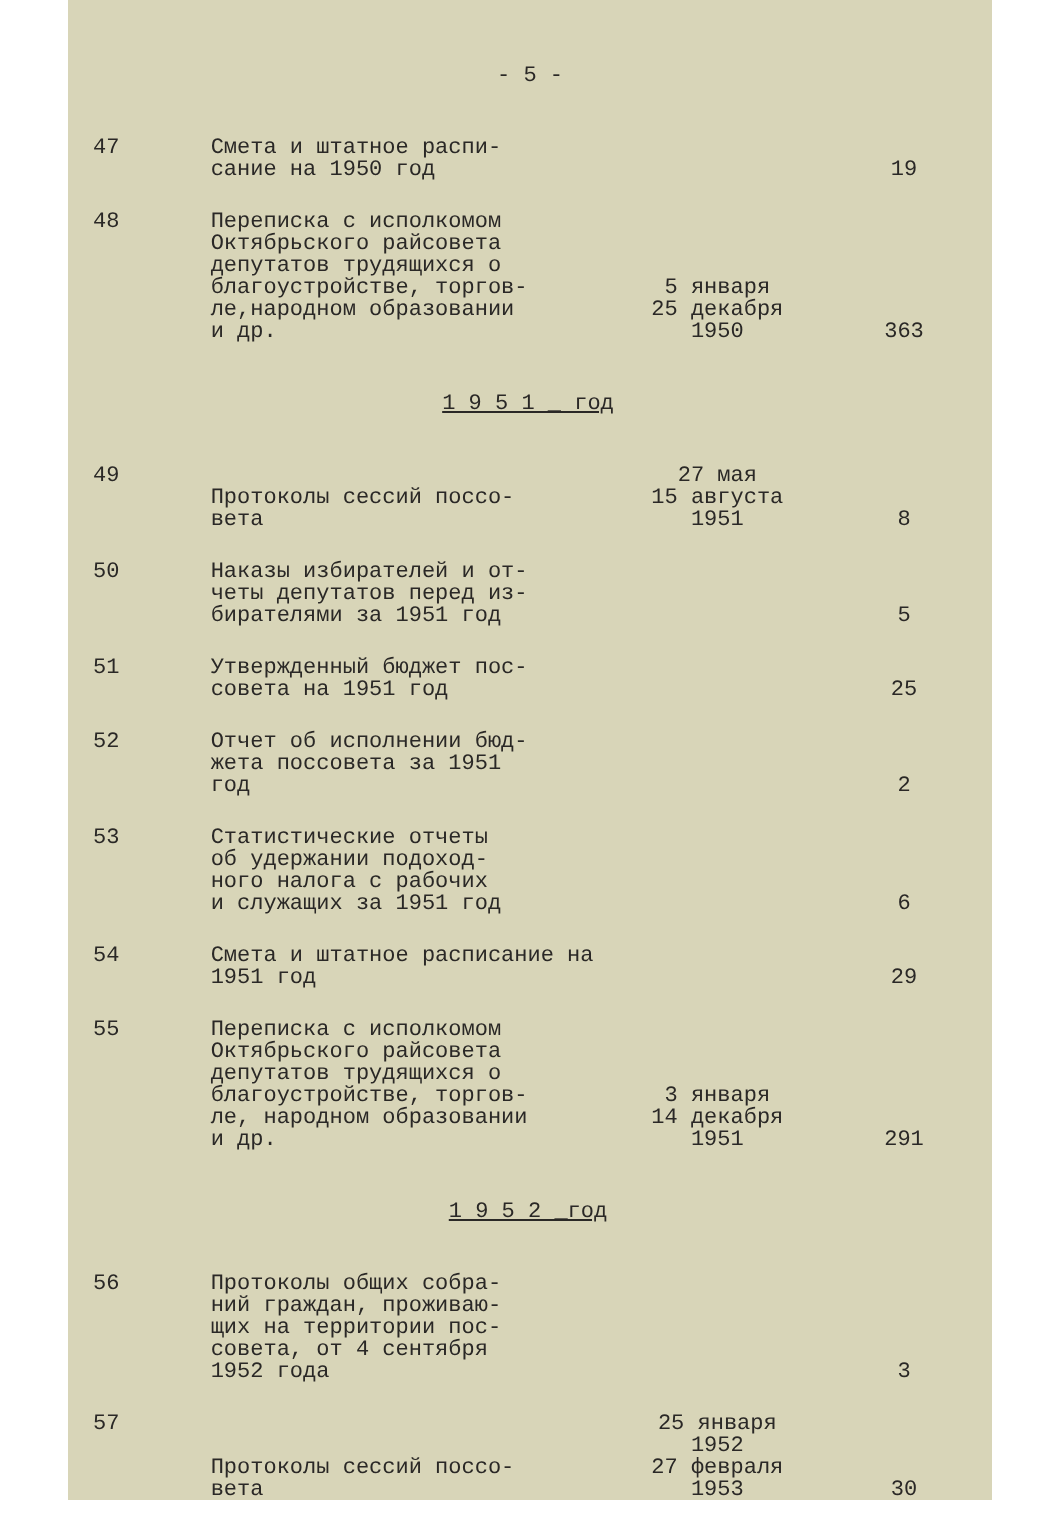- 5 -
| 47 | Смета и штатное распи- сание на 1950 год | | 19 |
| 48 | Переписка с исполкомом Октябрьского райсовета депутатов трудящихся о благоустройстве, торгов- ле,народном образовании и др. | 5 января 25 декабря 1950 | 363 |
| 1 9 5 1 _ год | | | |
| 49 | Протоколы сессий поссо- вета | 27 мая 15 августа 1951 | 8 |
| 50 | Наказы избирателей и от- четы депутатов перед из- бирателями за 1951 год | | 5 |
| 51 | Утвержденный бюджет пос- совета на 1951 год | | 25 |
| 52 | Отчет об исполнении бюд- жета поссовета за 1951 год | | 2 |
| 53 | Статистические отчеты об удержании подоход- ного налога с рабочих и служащих за 1951 год | | 6 |
| 54 | Смета и штатное расписание на 1951 год | | 29 |
| 55 | Переписка с исполкомом Октябрьского райсовета депутатов трудящихся о благоустройстве, торгов- ле, народном образовании и др. | 3 января 14 декабря 1951 | 291 |
| 1 9 5 2 _год | | | |
| 56 | Протоколы общих собра- ний граждан, проживаю- щих на территории пос- совета, от 4 сентября 1952 года | | 3 |
| 57 | Протоколы сессий поссо- вета | 25 января 1952 27 февраля 1953 | 30 |